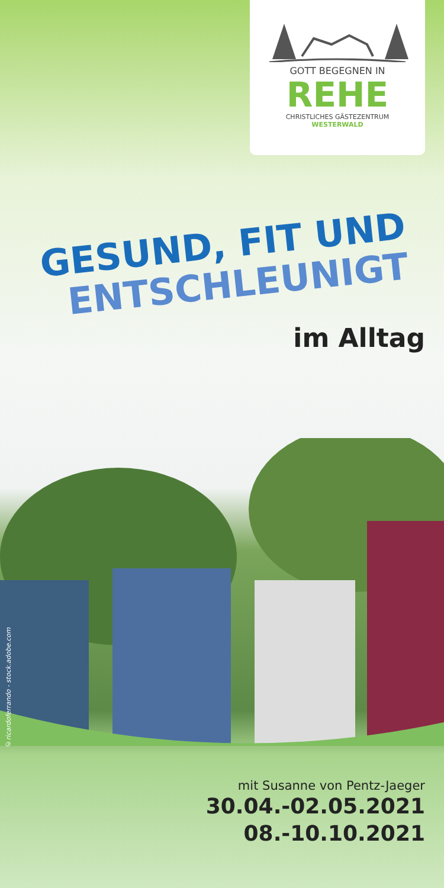GOTT BEGEGNEN IN
REHE
CHRISTLICHES GÄSTEZENTRUM
WESTERWALD
GESUND, FIT UND
ENTSCHLEUNIGT
im Alltag
©ricardoferrando - stock.adobe.com
mit Susanne von Pentz-Jaeger
30.04.-02.05.2021
08.-10.10.2021